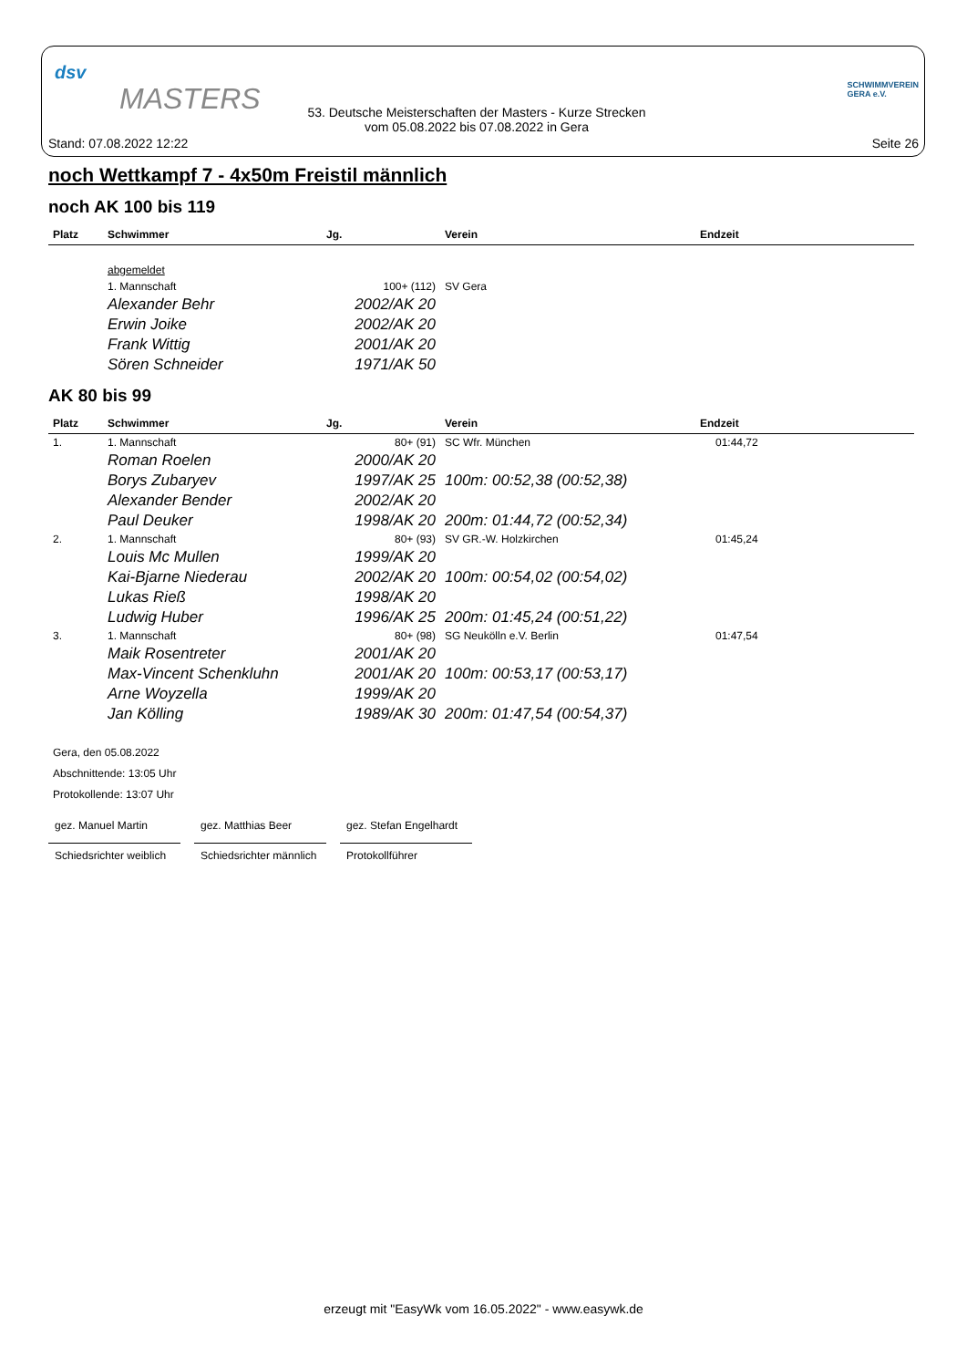dsv
MASTERS
53. Deutsche Meisterschaften der Masters - Kurze Strecken
vom 05.08.2022 bis 07.08.2022 in Gera
SCHWIMMVEREIN
GERA e.V.
Stand: 07.08.2022 12:22 Seite 26
noch Wettkampf 7 - 4x50m Freistil männlich
noch AK 100 bis 119
| Platz | Schwimmer | Jg. | Verein | Endzeit |
| --- | --- | --- | --- | --- |
| | abgemeldet | | | |
| | 1. Mannschaft | 100+ (112) | SV Gera | |
| | Alexander Behr | 2002/AK 20 | | |
| | Erwin Joike | 2002/AK 20 | | |
| | Frank Wittig | 2001/AK 20 | | |
| | Sören Schneider | 1971/AK 50 | | |
AK 80 bis 99
| Platz | Schwimmer | Jg. | Verein | Endzeit |
| --- | --- | --- | --- | --- |
| 1. | 1. Mannschaft | 80+ (91) | SC Wfr. München | 01:44,72 |
| | Roman Roelen | 2000/AK 20 | | |
| | Borys Zubaryev | 1997/AK 25 | 100m: 00:52,38 (00:52,38) | |
| | Alexander Bender | 2002/AK 20 | | |
| | Paul Deuker | 1998/AK 20 | 200m: 01:44,72 (00:52,34) | |
| 2. | 1. Mannschaft | 80+ (93) | SV GR.-W. Holzkirchen | 01:45,24 |
| | Louis Mc Mullen | 1999/AK 20 | | |
| | Kai-Bjarne Niederau | 2002/AK 20 | 100m: 00:54,02 (00:54,02) | |
| | Lukas Rieß | 1998/AK 20 | | |
| | Ludwig Huber | 1996/AK 25 | 200m: 01:45,24 (00:51,22) | |
| 3. | 1. Mannschaft | 80+ (98) | SG Neukölln e.V. Berlin | 01:47,54 |
| | Maik Rosentreter | 2001/AK 20 | | |
| | Max-Vincent Schenkluhn | 2001/AK 20 | 100m: 00:53,17 (00:53,17) | |
| | Arne Woyzella | 1999/AK 20 | | |
| | Jan Kölling | 1989/AK 30 | 200m: 01:47,54 (00:54,37) | |
Gera, den 05.08.2022
Abschnittende: 13:05 Uhr
Protokollende: 13:07 Uhr
gez. Manuel Martin
Schiedsrichter weiblich
gez. Matthias Beer
Schiedsrichter männlich
gez. Stefan Engelhardt
Protokollführer
erzeugt mit "EasyWk vom 16.05.2022" - www.easywk.de